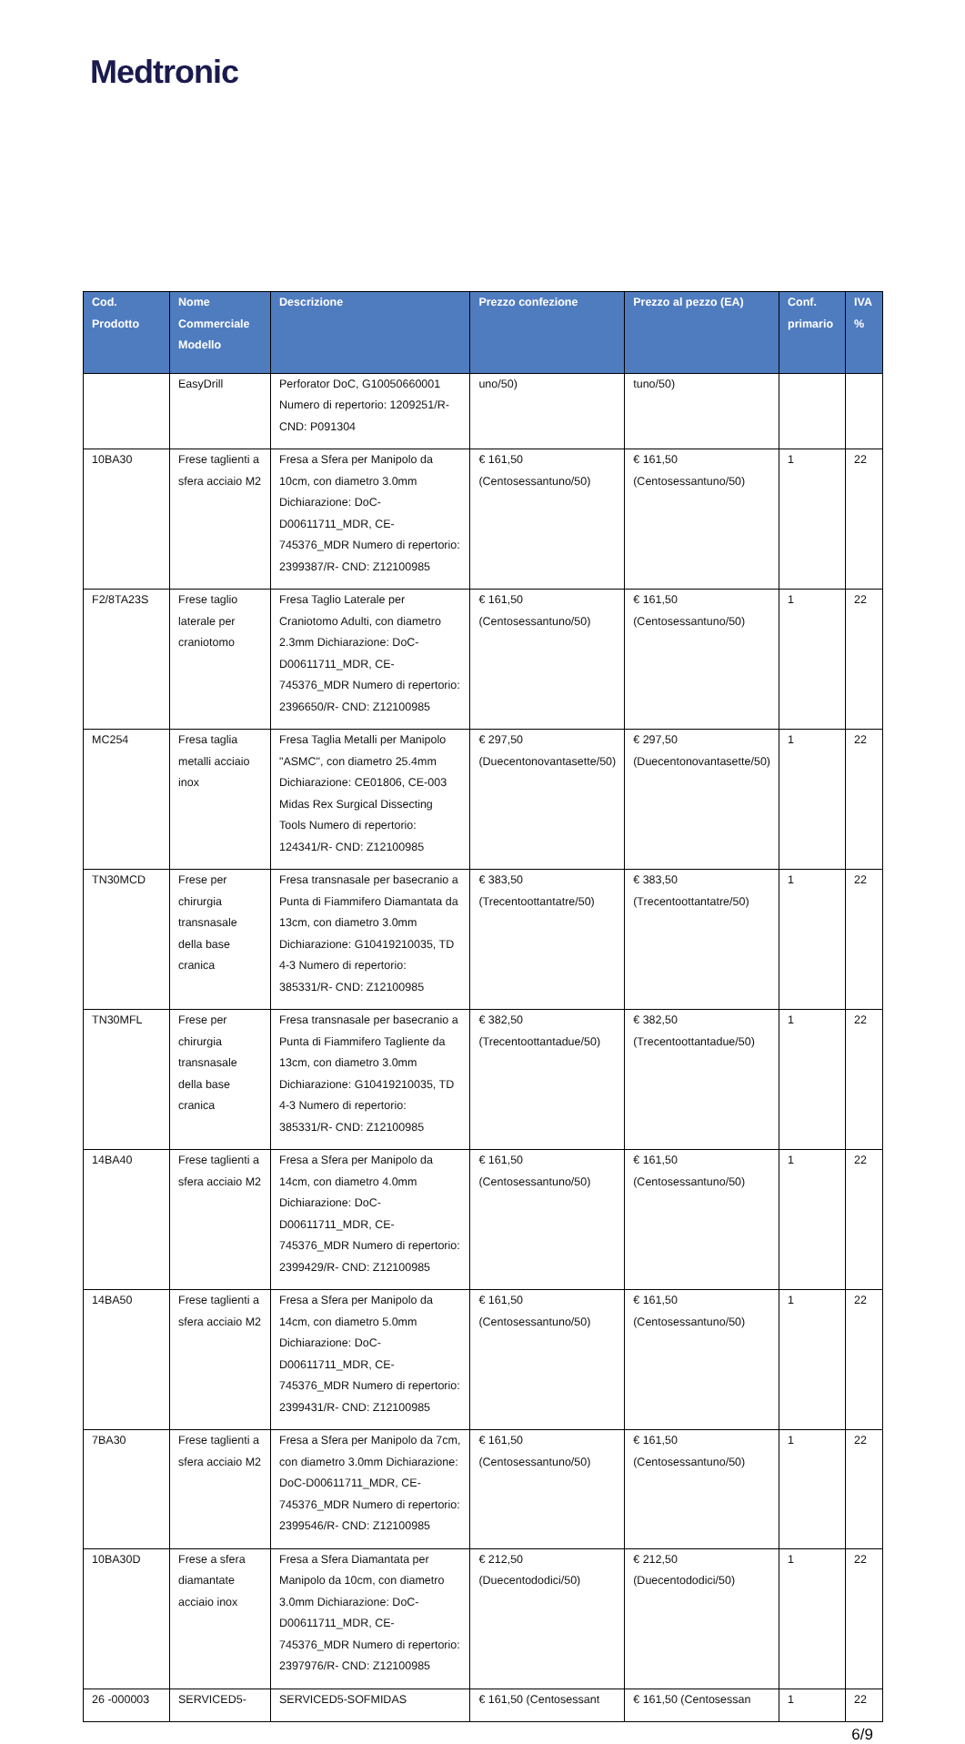Medtronic
| Cod. Prodotto | Nome Commerciale Modello | Descrizione | Prezzo confezione | Prezzo al pezzo (EA) | Conf. primario | IVA % |
| --- | --- | --- | --- | --- | --- | --- |
| | EasyDrill | Perforator DoC, G10050660001 Numero di repertorio: 1209251/R- CND: P091304 | uno/50) | tuno/50) | | |
| 10BA30 | Frese taglienti a sfera acciaio M2 | Fresa a Sfera per Manipolo da 10cm, con diametro 3.0mm Dichiarazione: DoC-D00611711_MDR, CE-745376_MDR Numero di repertorio: 2399387/R- CND: Z12100985 | € 161,50 (Centosessantuno/50) | € 161,50 (Centosessantuno/50) | 1 | 22 |
| F2/8TA23S | Frese taglio laterale per craniotomo | Fresa Taglio Laterale per Craniotomo Adulti, con diametro 2.3mm Dichiarazione: DoC-D00611711_MDR, CE-745376_MDR Numero di repertorio: 2396650/R- CND: Z12100985 | € 161,50 (Centosessantuno/50) | € 161,50 (Centosessantuno/50) | 1 | 22 |
| MC254 | Fresa taglia metalli acciaio inox | Fresa Taglia Metalli per Manipolo "ASMC", con diametro 25.4mm Dichiarazione: CE01806, CE-003 Midas Rex Surgical Dissecting Tools Numero di repertorio: 124341/R- CND: Z12100985 | € 297,50 (Duecentonovantasette/50) | € 297,50 (Duecentonovantasette/50) | 1 | 22 |
| TN30MCD | Frese per chirurgia transnasale della base cranica | Fresa transnasale per basecranio a Punta di Fiammifero Diamantata da 13cm, con diametro 3.0mm Dichiarazione: G10419210035, TD 4-3 Numero di repertorio: 385331/R- CND: Z12100985 | € 383,50 (Trecentoottantatre/50) | € 383,50 (Trecentoottantatre/50) | 1 | 22 |
| TN30MFL | Frese per chirurgia transnasale della base cranica | Fresa transnasale per basecranio a Punta di Fiammifero Tagliente da 13cm, con diametro 3.0mm Dichiarazione: G10419210035, TD 4-3 Numero di repertorio: 385331/R- CND: Z12100985 | € 382,50 (Trecentoottantadue/50) | € 382,50 (Trecentoottantadue/50) | 1 | 22 |
| 14BA40 | Frese taglienti a sfera acciaio M2 | Fresa a Sfera per Manipolo da 14cm, con diametro 4.0mm Dichiarazione: DoC-D00611711_MDR, CE-745376_MDR Numero di repertorio: 2399429/R- CND: Z12100985 | € 161,50 (Centosessantuno/50) | € 161,50 (Centosessantuno/50) | 1 | 22 |
| 14BA50 | Frese taglienti a sfera acciaio M2 | Fresa a Sfera per Manipolo da 14cm, con diametro 5.0mm Dichiarazione: DoC-D00611711_MDR, CE-745376_MDR Numero di repertorio: 2399431/R- CND: Z12100985 | € 161,50 (Centosessantuno/50) | € 161,50 (Centosessantuno/50) | 1 | 22 |
| 7BA30 | Frese taglienti a sfera acciaio M2 | Fresa a Sfera per Manipolo da 7cm, con diametro 3.0mm Dichiarazione: DoC-D00611711_MDR, CE-745376_MDR Numero di repertorio: 2399546/R- CND: Z12100985 | € 161,50 (Centosessantuno/50) | € 161,50 (Centosessantuno/50) | 1 | 22 |
| 10BA30D | Frese a sfera diamantate acciaio inox | Fresa a Sfera Diamantata per Manipolo da 10cm, con diametro 3.0mm Dichiarazione: DoC-D00611711_MDR, CE-745376_MDR Numero di repertorio: 2397976/R- CND: Z12100985 | € 212,50 (Duecentododici/50) | € 212,50 (Duecentododici/50) | 1 | 22 |
| 26 -000003 | SERVICED5- | SERVICED5-SOFMIDAS | € 161,50 (Centosessant | € 161,50 (Centosessan | 1 | 22 |
6/9